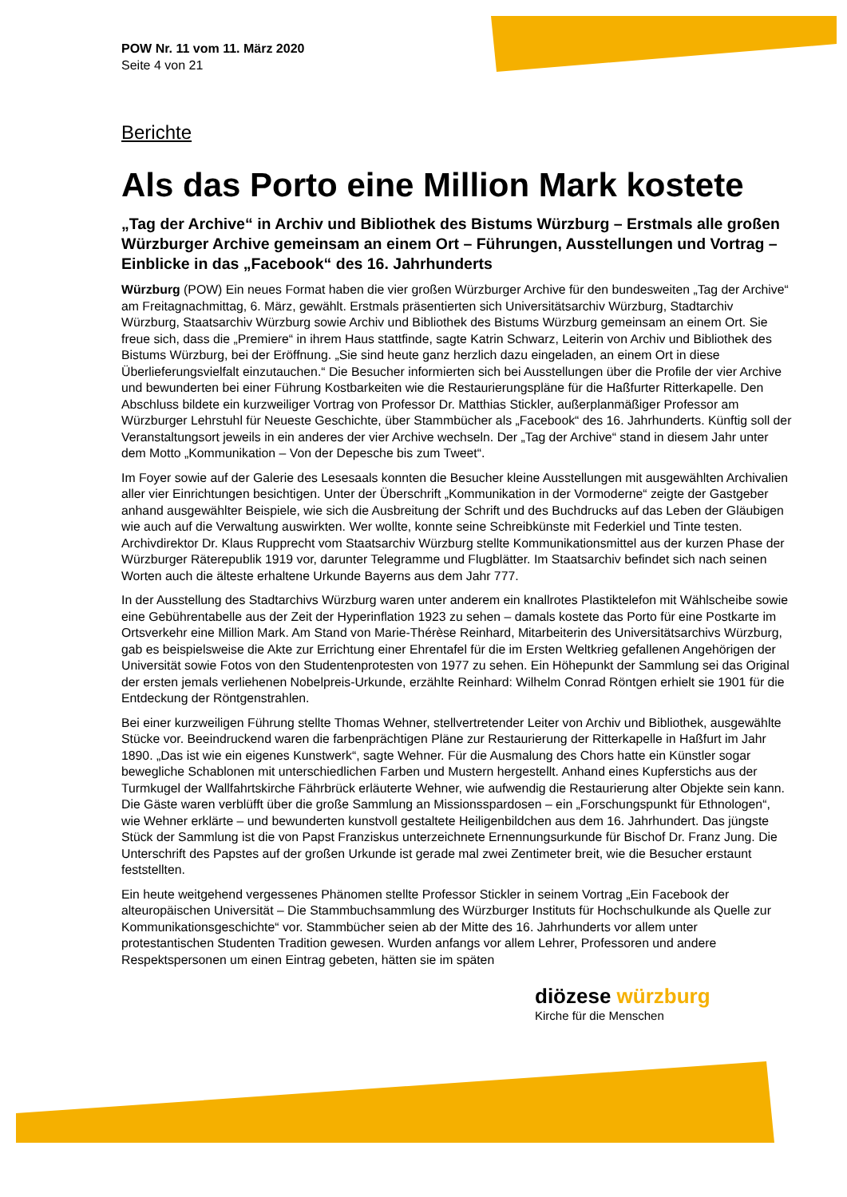POW Nr. 11 vom 11. März 2020
Seite 4 von 21
Berichte
Als das Porto eine Million Mark kostete
„Tag der Archive“ in Archiv und Bibliothek des Bistums Würzburg – Erstmals alle großen Würzburger Archive gemeinsam an einem Ort – Führungen, Ausstellungen und Vortrag – Einblicke in das „Facebook“ des 16. Jahrhunderts
Würzburg (POW) Ein neues Format haben die vier großen Würzburger Archive für den bundesweiten „Tag der Archive“ am Freitagnachmittag, 6. März, gewählt. Erstmals präsentierten sich Universitätsarchiv Würzburg, Stadtarchiv Würzburg, Staatsarchiv Würzburg sowie Archiv und Bibliothek des Bistums Würzburg gemeinsam an einem Ort. Sie freue sich, dass die „Premiere“ in ihrem Haus stattfinde, sagte Katrin Schwarz, Leiterin von Archiv und Bibliothek des Bistums Würzburg, bei der Eröffnung. „Sie sind heute ganz herzlich dazu eingeladen, an einem Ort in diese Überlieferungsvielfalt einzutauchen.“ Die Besucher informierten sich bei Ausstellungen über die Profile der vier Archive und bewunderten bei einer Führung Kostbarkeiten wie die Restaurierungspläne für die Haßfurter Ritterkapelle. Den Abschluss bildete ein kurzweiliger Vortrag von Professor Dr. Matthias Stickler, außerplanmäßiger Professor am Würzburger Lehrstuhl für Neueste Geschichte, über Stammbücher als „Facebook“ des 16. Jahrhunderts. Künftig soll der Veranstaltungsort jeweils in ein anderes der vier Archive wechseln. Der „Tag der Archive“ stand in diesem Jahr unter dem Motto „Kommunikation – Von der Depesche bis zum Tweet“.
Im Foyer sowie auf der Galerie des Lesesaals konnten die Besucher kleine Ausstellungen mit ausgewählten Archivalien aller vier Einrichtungen besichtigen. Unter der Überschrift „Kommunikation in der Vormoderne“ zeigte der Gastgeber anhand ausgewählter Beispiele, wie sich die Ausbreitung der Schrift und des Buchdrucks auf das Leben der Gläubigen wie auch auf die Verwaltung auswirkten. Wer wollte, konnte seine Schreibkünste mit Federkiel und Tinte testen. Archivdirektor Dr. Klaus Rupprecht vom Staatsarchiv Würzburg stellte Kommunikationsmittel aus der kurzen Phase der Würzburger Räterepublik 1919 vor, darunter Telegramme und Flugblätter. Im Staatsarchiv befindet sich nach seinen Worten auch die älteste erhaltene Urkunde Bayerns aus dem Jahr 777.
In der Ausstellung des Stadtarchivs Würzburg waren unter anderem ein knallrotes Plastiktelefon mit Wählscheibe sowie eine Gebührentabelle aus der Zeit der Hyperinflation 1923 zu sehen – damals kostete das Porto für eine Postkarte im Ortsverkehr eine Million Mark. Am Stand von Marie-Thérèse Reinhard, Mitarbeiterin des Universitätsarchivs Würzburg, gab es beispielsweise die Akte zur Errichtung einer Ehrentafel für die im Ersten Weltkrieg gefallenen Angehörigen der Universität sowie Fotos von den Studentenprotesten von 1977 zu sehen. Ein Höhepunkt der Sammlung sei das Original der ersten jemals verliehenen Nobelpreis-Urkunde, erzählte Reinhard: Wilhelm Conrad Röntgen erhielt sie 1901 für die Entdeckung der Röntgenstrahlen.
Bei einer kurzweiligen Führung stellte Thomas Wehner, stellvertretender Leiter von Archiv und Bibliothek, ausgewählte Stücke vor. Beeindruckend waren die farbenprächtigen Pläne zur Restaurierung der Ritterkapelle in Haßfurt im Jahr 1890. „Das ist wie ein eigenes Kunstwerk“, sagte Wehner. Für die Ausmalung des Chors hatte ein Künstler sogar bewegliche Schablonen mit unterschiedlichen Farben und Mustern hergestellt. Anhand eines Kupferstichs aus der Turmkugel der Wallfahrtskirche Fährbrück erläuterte Wehner, wie aufwendig die Restaurierung alter Objekte sein kann. Die Gäste waren verblüfft über die große Sammlung an Missionsspardosen – ein „Forschungspunkt für Ethnologen“, wie Wehner erklärte – und bewunderten kunstvoll gestaltete Heiligenbildchen aus dem 16. Jahrhundert. Das jüngste Stück der Sammlung ist die von Papst Franziskus unterzeichnete Ernennungsurkunde für Bischof Dr. Franz Jung. Die Unterschrift des Papstes auf der großen Urkunde ist gerade mal zwei Zentimeter breit, wie die Besucher erstaunt feststellten.
Ein heute weitgehend vergessenes Phänomen stellte Professor Stickler in seinem Vortrag „Ein Facebook der alteuropäischen Universität – Die Stammbuchsammlung des Würzburger Instituts für Hochschulkunde als Quelle zur Kommunikationsgeschichte“ vor. Stammbücher seien ab der Mitte des 16. Jahrhunderts vor allem unter protestantischen Studenten Tradition gewesen. Wurden anfangs vor allem Lehrer, Professoren und andere Respektspersonen um einen Eintrag gebeten, hätten sie im späten
diözese würzburg
Kirche für die Menschen